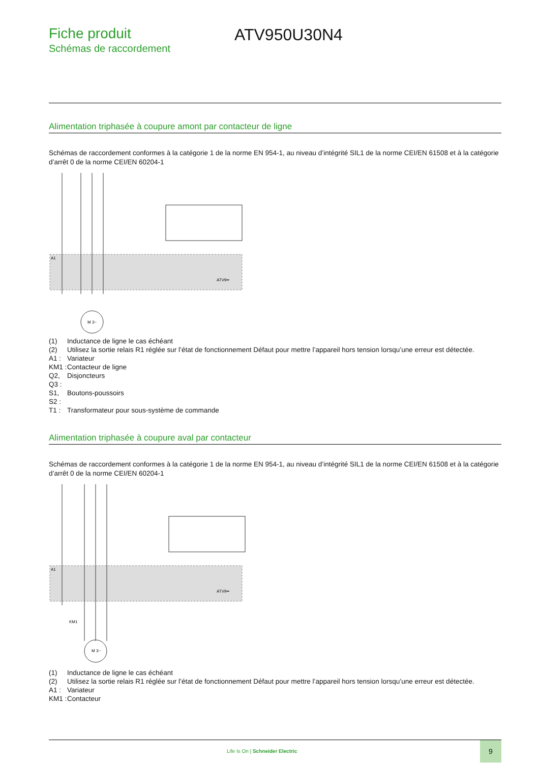Fiche produit
Schémas de raccordement
ATV950U30N4
Alimentation triphasée à coupure amont par contacteur de ligne
Schémas de raccordement conformes à la catégorie 1 de la norme EN 954-1, au niveau d’intégrité SIL1 de la norme CEI/EN 61508 et à la catégorie d’arrêt 0 de la norme CEI/EN 60204-1
A1
ATV9••
M 3~
(1) Inductance de ligne le cas échéant
(2) Utilisez la sortie relais R1 réglée sur l’état de fonctionnement Défaut pour mettre l’appareil hors tension lorsqu’une erreur est détectée.
A1 : Variateur
KM1 : Contacteur de ligne
Q2, Disjoncteurs
Q3 :
S1, Boutons-poussoirs
S2 :
T1 : Transformateur pour sous-système de commande
Alimentation triphasée à coupure aval par contacteur
Schémas de raccordement conformes à la catégorie 1 de la norme EN 954-1, au niveau d’intégrité SIL1 de la norme CEI/EN 61508 et à la catégorie d’arrêt 0 de la norme CEI/EN 60204-1
A1
ATV9••
KM1
M 3~
(1) Inductance de ligne le cas échéant
(2) Utilisez la sortie relais R1 réglée sur l’état de fonctionnement Défaut pour mettre l’appareil hors tension lorsqu’une erreur est détectée.
A1 : Variateur
KM1 : Contacteur
Life Is On | Schneider Electric
9